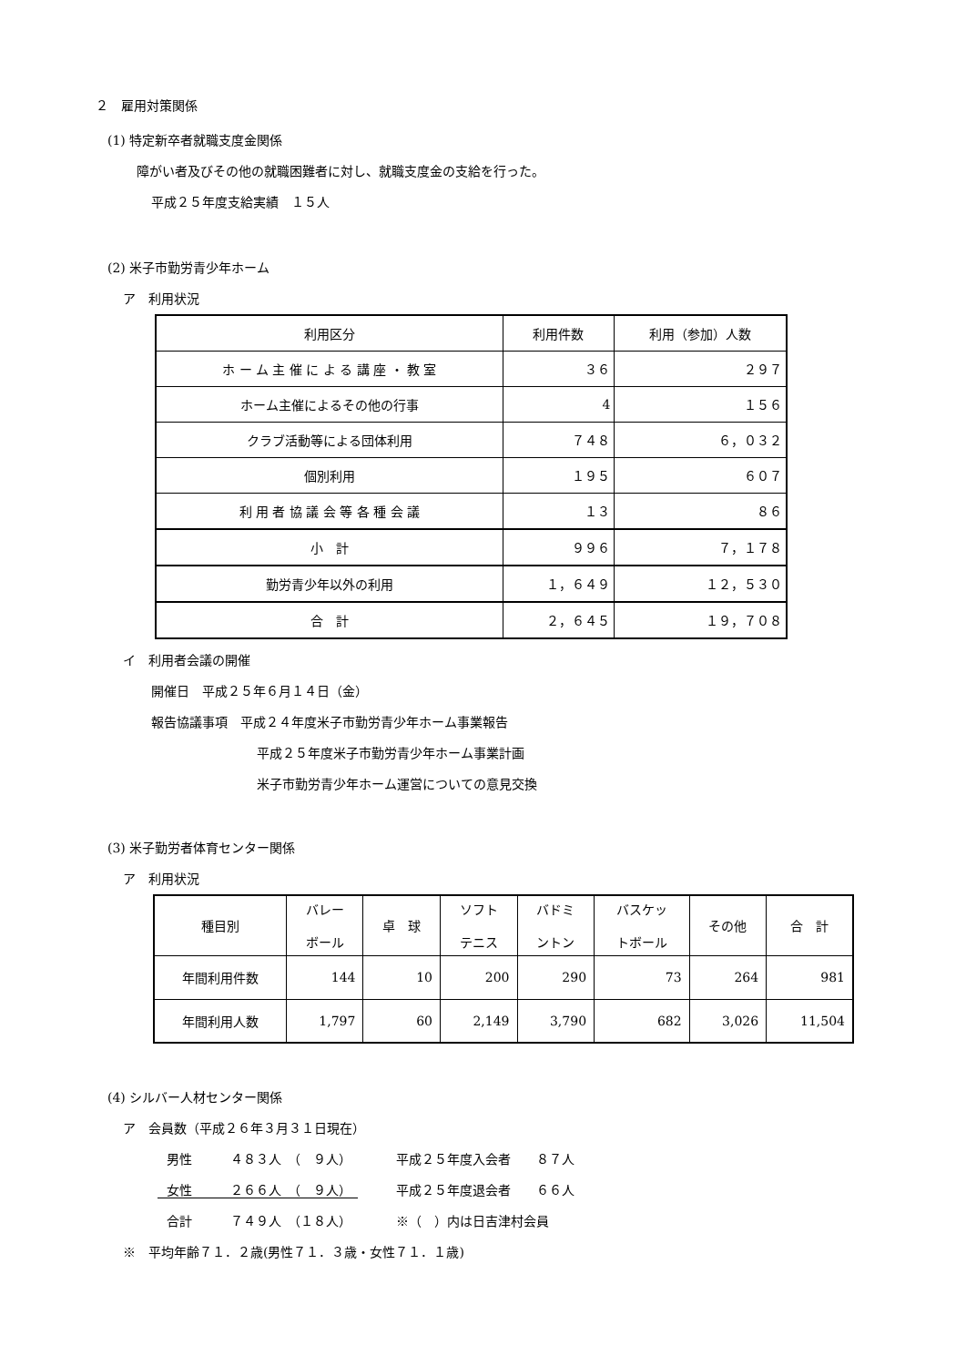２　雇用対策関係
(1) 特定新卒者就職支度金関係
障がい者及びその他の就職困難者に対し、就職支度金の支給を行った。
平成２５年度支給実績　１５人
(2) 米子市勤労青少年ホーム
ア　利用状況
| 利用区分 | 利用件数 | 利用（参加）人数 |
| ホ ー ム 主 催 に よ る 講 座 ・ 教 室 | ３６ | ２９７ |
| ホーム主催によるその他の行事 | 4 | １５６ |
| クラブ活動等による団体利用 | ７４８ | ６，０３２ |
| 個別利用 | １９５ | ６０７ |
| 利 用 者 協 議 会 等 各 種 会 議 | １３ | ８６ |
| 小 計 | ９９６ | ７，１７８ |
| 勤労青少年以外の利用 | １，６４９ | １２，５３０ |
| 合 計 | ２，６４５ | １９，７０８ |
イ　利用者会議の開催
開催日　平成２５年６月１４日（金）
報告協議事項　平成２４年度米子市勤労青少年ホーム事業報告
平成２５年度米子市勤労青少年ホーム事業計画
米子市勤労青少年ホーム運営についての意見交換
(3) 米子勤労者体育センター関係
ア　利用状況
| 種目別 | バレー ボール | 卓 球 | ソフト テニス | バドミ ントン | バスケッ トボール | その他 | 合 計 |
| 年間利用件数 | 144 | 10 | 200 | 290 | 73 | 264 | 981 |
| 年間利用人数 | 1,797 | 60 | 2,149 | 3,790 | 682 | 3,026 | 11,504 |
(4) シルバー人材センター関係
ア　会員数（平成２６年３月３１日現在）
男性　　　４８３人　（　９人）　　　　平成２５年度入会者　　８７人
女性　　　２６６人　（　９人）　　　　平成２５年度退会者　　６６人
合計　　　７４９人　（１８人）　　　　※（　）内は日吉津村会員
※　平均年齢７１．２歳(男性７１．３歳・女性７１．１歳)